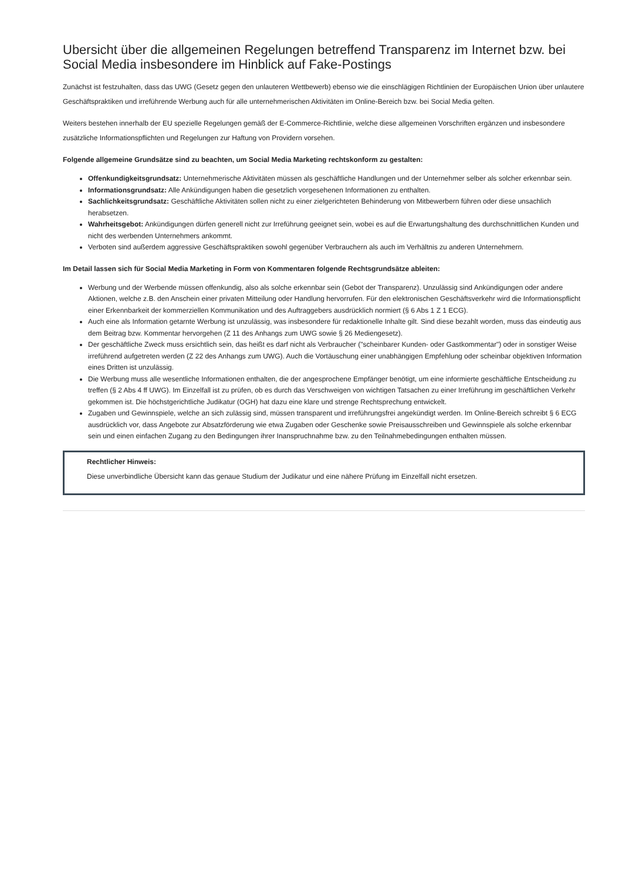Ubersicht über die allgemeinen Regelungen betreffend Transparenz im Internet bzw. bei Social Media insbesondere im Hinblick auf Fake-Postings
Zunächst ist festzuhalten, dass das UWG (Gesetz gegen den unlauteren Wettbewerb) ebenso wie die einschlägigen Richtlinien der Europäischen Union über unlautere Geschäftspraktiken und irreführende Werbung auch für alle unternehmerischen Aktivitäten im Online-Bereich bzw. bei Social Media gelten.
Weiters bestehen innerhalb der EU spezielle Regelungen gemäß der E-Commerce-Richtlinie, welche diese allgemeinen Vorschriften ergänzen und insbesondere zusätzliche Informationspflichten und Regelungen zur Haftung von Providern vorsehen.
Folgende allgemeine Grundsätze sind zu beachten, um Social Media Marketing rechtskonform zu gestalten:
Offenkundigkeitsgrundsatz: Unternehmerische Aktivitäten müssen als geschäftliche Handlungen und der Unternehmer selber als solcher erkennbar sein.
Informationsgrundsatz: Alle Ankündigungen haben die gesetzlich vorgesehenen Informationen zu enthalten.
Sachlichkeitsgrundsatz: Geschäftliche Aktivitäten sollen nicht zu einer zielgerichteten Behinderung von Mitbewerbern führen oder diese unsachlich herabsetzen.
Wahrheitsgebot: Ankündigungen dürfen generell nicht zur Irreführung geeignet sein, wobei es auf die Erwartungshaltung des durchschnittlichen Kunden und nicht des werbenden Unternehmers ankommt.
Verboten sind außerdem aggressive Geschäftspraktiken sowohl gegenüber Verbrauchern als auch im Verhältnis zu anderen Unternehmern.
Im Detail lassen sich für Social Media Marketing in Form von Kommentaren folgende Rechtsgrundsätze ableiten:
Werbung und der Werbende müssen offenkundig, also als solche erkennbar sein (Gebot der Transparenz). Unzulässig sind Ankündigungen oder andere Aktionen, welche z.B. den Anschein einer privaten Mitteilung oder Handlung hervorrufen. Für den elektronischen Geschäftsverkehr wird die Informationspflicht einer Erkennbarkeit der kommerziellen Kommunikation und des Auftraggebers ausdrücklich normiert (§ 6 Abs 1 Z 1 ECG).
Auch eine als Information getarnte Werbung ist unzulässig, was insbesondere für redaktionelle Inhalte gilt. Sind diese bezahlt worden, muss das eindeutig aus dem Beitrag bzw. Kommentar hervorgehen (Z 11 des Anhangs zum UWG sowie § 26 Mediengesetz).
Der geschäftliche Zweck muss ersichtlich sein, das heißt es darf nicht als Verbraucher ("scheinbarer Kunden- oder Gastkommentar") oder in sonstiger Weise irreführend aufgetreten werden (Z 22 des Anhangs zum UWG). Auch die Vortäuschung einer unabhängigen Empfehlung oder scheinbar objektiven Information eines Dritten ist unzulässig.
Die Werbung muss alle wesentliche Informationen enthalten, die der angesprochene Empfänger benötigt, um eine informierte geschäftliche Entscheidung zu treffen (§ 2 Abs 4 ff UWG). Im Einzelfall ist zu prüfen, ob es durch das Verschweigen von wichtigen Tatsachen zu einer Irreführung im geschäftlichen Verkehr gekommen ist. Die höchstgerichtliche Judikatur (OGH) hat dazu eine klare und strenge Rechtsprechung entwickelt.
Zugaben und Gewinnspiele, welche an sich zulässig sind, müssen transparent und irreführungsfrei angekündigt werden. Im Online-Bereich schreibt § 6 ECG ausdrücklich vor, dass Angebote zur Absatzförderung wie etwa Zugaben oder Geschenke sowie Preisausschreiben und Gewinnspiele als solche erkennbar sein und einen einfachen Zugang zu den Bedingungen ihrer Inanspruchnahme bzw. zu den Teilnahmebedingungen enthalten müssen.
Rechtlicher Hinweis:
Diese unverbindliche Übersicht kann das genaue Studium der Judikatur und eine nähere Prüfung im Einzelfall nicht ersetzen.